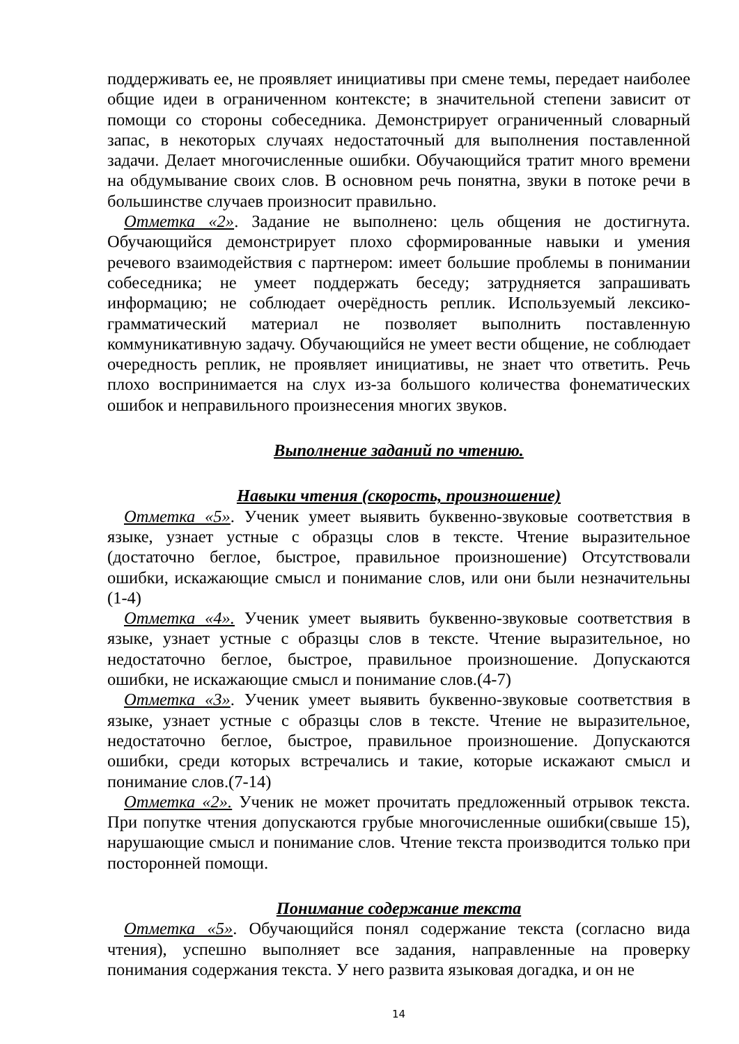поддерживать ее, не проявляет инициативы при смене темы, передает наиболее общие идеи в ограниченном контексте; в значительной степени зависит от помощи со стороны собеседника. Демонстрирует ограниченный словарный запас, в некоторых случаях недостаточный для выполнения поставленной задачи. Делает многочисленные ошибки. Обучающийся тратит много времени на обдумывание своих слов. В основном речь понятна, звуки в потоке речи в большинстве случаев произносит правильно.
Отметка «2». Задание не выполнено: цель общения не достигнута. Обучающийся демонстрирует плохо сформированные навыки и умения речевого взаимодействия с партнером: имеет большие проблемы в понимании собеседника; не умеет поддержать беседу; затрудняется запрашивать информацию; не соблюдает очерёдность реплик. Используемый лексико-грамматический материал не позволяет выполнить поставленную коммуникативную задачу. Обучающийся не умеет вести общение, не соблюдает очередность реплик, не проявляет инициативы, не знает что ответить. Речь плохо воспринимается на слух из-за большого количества фонематических ошибок и неправильного произнесения многих звуков.
Выполнение заданий по чтению.
Навыки чтения (скорость, произношение)
Отметка «5». Ученик умеет выявить буквенно-звуковые соответствия в языке, узнает устные с образцы слов в тексте. Чтение выразительное (достаточно беглое, быстрое, правильное произношение) Отсутствовали ошибки, искажающие смысл и понимание слов, или они были незначительны (1-4)
Отметка «4». Ученик умеет выявить буквенно-звуковые соответствия в языке, узнает устные с образцы слов в тексте. Чтение выразительное, но недостаточно беглое, быстрое, правильное произношение. Допускаются ошибки, не искажающие смысл и понимание слов.(4-7)
Отметка «3». Ученик умеет выявить буквенно-звуковые соответствия в языке, узнает устные с образцы слов в тексте. Чтение не выразительное, недостаточно беглое, быстрое, правильное произношение. Допускаются ошибки, среди которых встречались и такие, которые искажают смысл и понимание слов.(7-14)
Отметка «2». Ученик не может прочитать предложенный отрывок текста. При попутке чтения допускаются грубые многочисленные ошибки(свыше 15), нарушающие смысл и понимание слов. Чтение текста производится только при посторонней помощи.
Понимание содержание текста
Отметка «5». Обучающийся понял содержание текста (согласно вида чтения), успешно выполняет все задания, направленные на проверку понимания содержания текста. У него развита языковая догадка, и он не
14